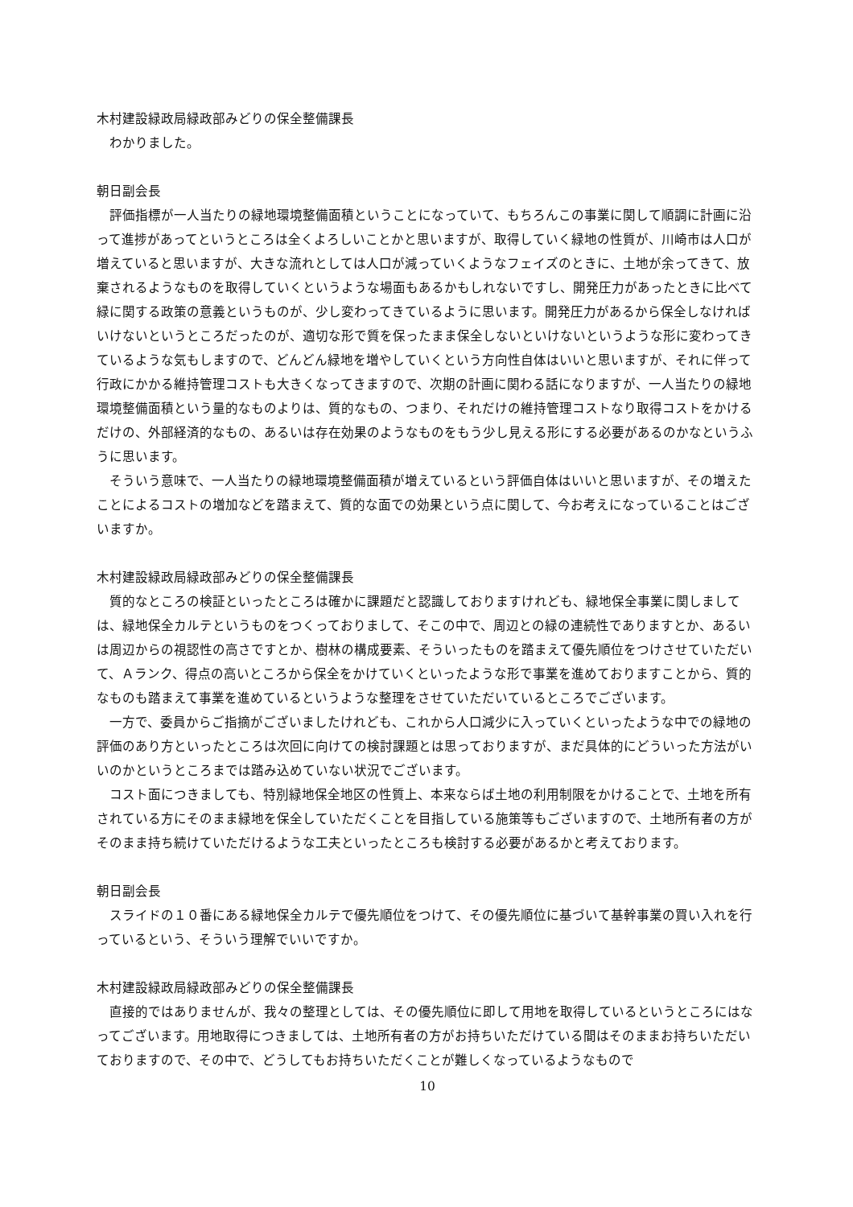木村建設緑政局緑政部みどりの保全整備課長
わかりました。
朝日副会長
評価指標が一人当たりの緑地環境整備面積ということになっていて、もちろんこの事業に関して順調に計画に沿って進捗があってというところは全くよろしいことかと思いますが、取得していく緑地の性質が、川崎市は人口が増えていると思いますが、大きな流れとしては人口が減っていくようなフェイズのときに、土地が余ってきて、放棄されるようなものを取得していくというような場面もあるかもしれないですし、開発圧力があったときに比べて緑に関する政策の意義というものが、少し変わってきているように思います。開発圧力があるから保全しなければいけないというところだったのが、適切な形で質を保ったまま保全しないといけないというような形に変わってきているような気もしますので、どんどん緑地を増やしていくという方向性自体はいいと思いますが、それに伴って行政にかかる維持管理コストも大きくなってきますので、次期の計画に関わる話になりますが、一人当たりの緑地環境整備面積という量的なものよりは、質的なもの、つまり、それだけの維持管理コストなり取得コストをかけるだけの、外部経済的なもの、あるいは存在効果のようなものをもう少し見える形にする必要があるのかなというふうに思います。
そういう意味で、一人当たりの緑地環境整備面積が増えているという評価自体はいいと思いますが、その増えたことによるコストの増加などを踏まえて、質的な面での効果という点に関して、今お考えになっていることはございますか。
木村建設緑政局緑政部みどりの保全整備課長
質的なところの検証といったところは確かに課題だと認識しておりますけれども、緑地保全事業に関しましては、緑地保全カルテというものをつくっておりまして、そこの中で、周辺との緑の連続性でありますとか、あるいは周辺からの視認性の高さですとか、樹林の構成要素、そういったものを踏まえて優先順位をつけさせていただいて、Ａランク、得点の高いところから保全をかけていくといったような形で事業を進めておりますことから、質的なものも踏まえて事業を進めているというような整理をさせていただいているところでございます。
一方で、委員からご指摘がございましたけれども、これから人口減少に入っていくといったような中での緑地の評価のあり方といったところは次回に向けての検討課題とは思っておりますが、まだ具体的にどういった方法がいいのかというところまでは踏み込めていない状況でございます。
コスト面につきましても、特別緑地保全地区の性質上、本来ならば土地の利用制限をかけることで、土地を所有されている方にそのまま緑地を保全していただくことを目指している施策等もございますので、土地所有者の方がそのまま持ち続けていただけるような工夫といったところも検討する必要があるかと考えております。
朝日副会長
スライドの１０番にある緑地保全カルテで優先順位をつけて、その優先順位に基づいて基幹事業の買い入れを行っているという、そういう理解でいいですか。
木村建設緑政局緑政部みどりの保全整備課長
直接的ではありませんが、我々の整理としては、その優先順位に即して用地を取得しているというところにはなってございます。用地取得につきましては、土地所有者の方がお持ちいただけている間はそのままお持ちいただいておりますので、その中で、どうしてもお持ちいただくことが難しくなっているようなもので
10